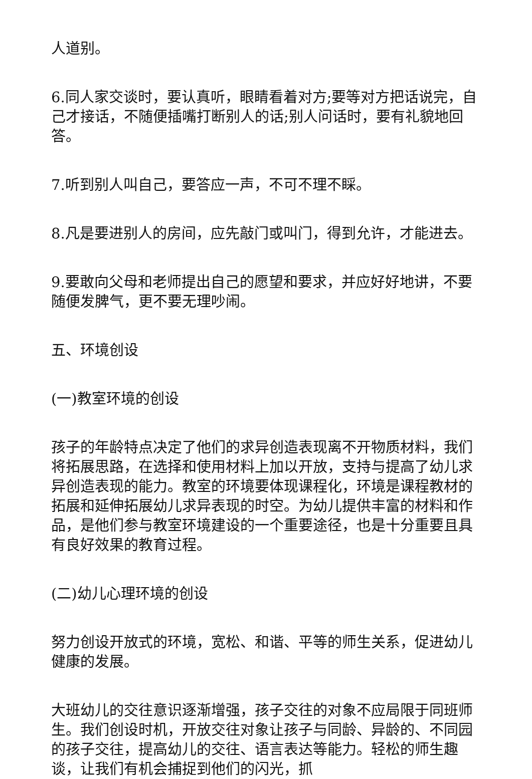人道别。
6.同人家交谈时，要认真听，眼睛看着对方;要等对方把话说完，自己才接话，不随便插嘴打断别人的话;别人问话时，要有礼貌地回答。
7.听到别人叫自己，要答应一声，不可不理不睬。
8.凡是要进别人的房间，应先敲门或叫门，得到允许，才能进去。
9.要敢向父母和老师提出自己的愿望和要求，并应好好地讲，不要随便发脾气，更不要无理吵闹。
五、环境创设
(一)教室环境的创设
孩子的年龄特点决定了他们的求异创造表现离不开物质材料，我们将拓展思路，在选择和使用材料上加以开放，支持与提高了幼儿求异创造表现的能力。教室的环境要体现课程化，环境是课程教材的拓展和延伸拓展幼儿求异表现的时空。为幼儿提供丰富的材料和作品，是他们参与教室环境建设的一个重要途径，也是十分重要且具有良好效果的教育过程。
(二)幼儿心理环境的创设
努力创设开放式的环境，宽松、和谐、平等的师生关系，促进幼儿健康的发展。
大班幼儿的交往意识逐渐增强，孩子交往的对象不应局限于同班师生。我们创设时机，开放交往对象让孩子与同龄、异龄的、不同园的孩子交往，提高幼儿的交往、语言表达等能力。轻松的师生趣谈，让我们有机会捕捉到他们的闪光，抓